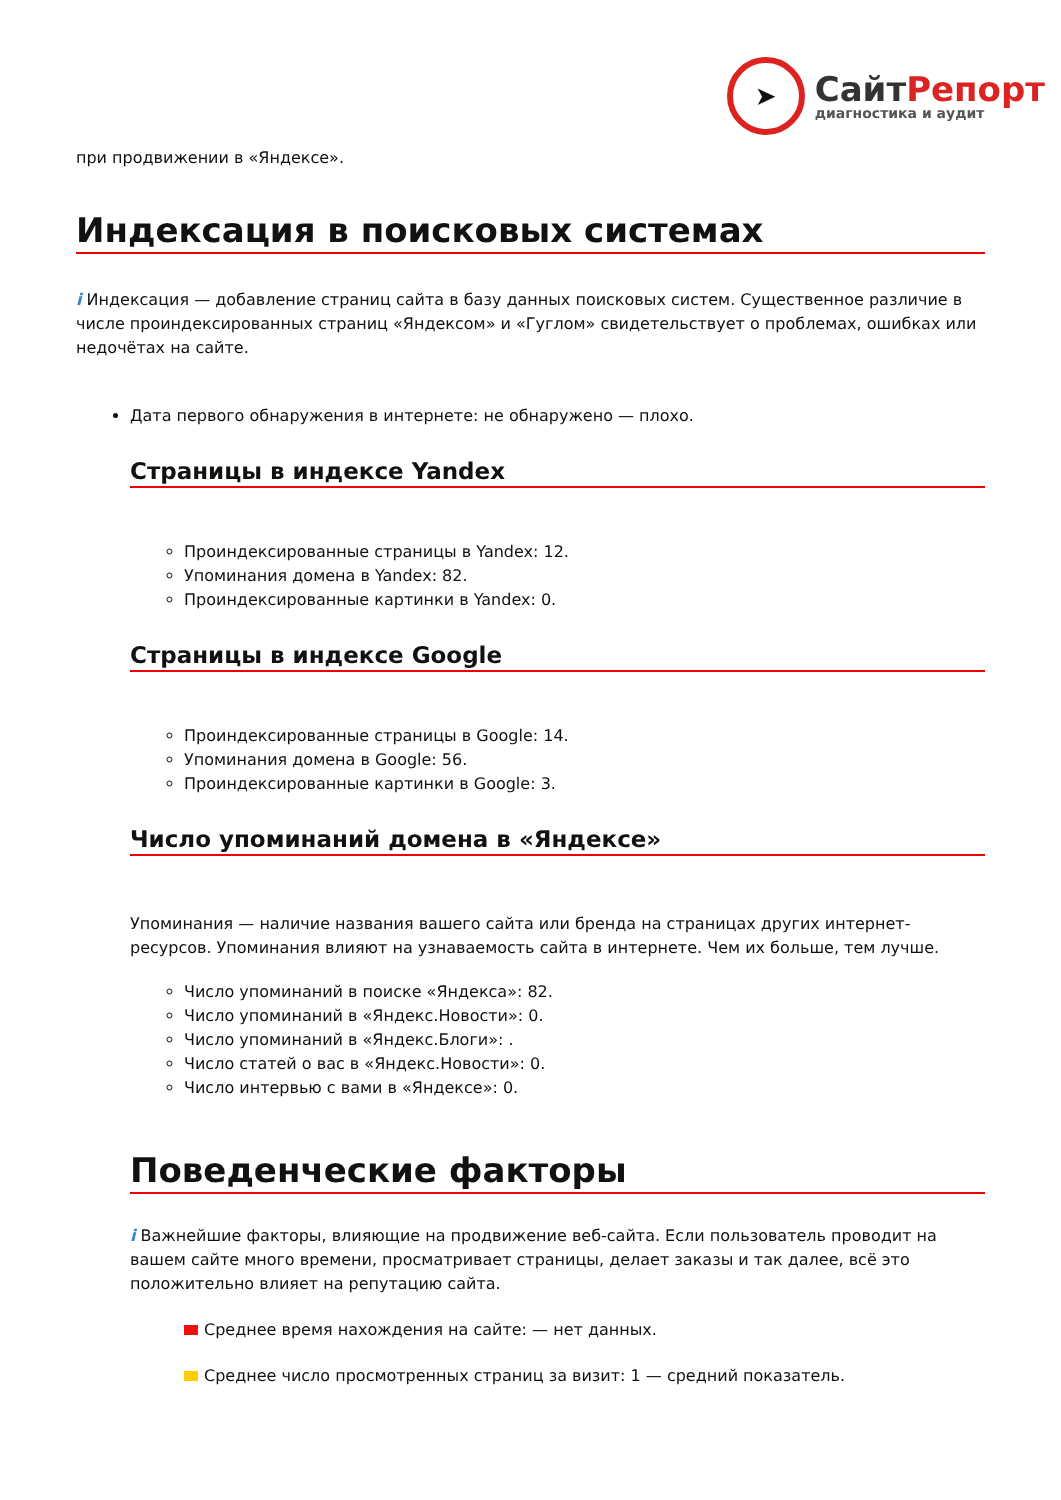➤
СайтРепорт
диагностика и аудит
при продвижении в «Яндексе».
Индексация в поисковых системах
i Индексация — добавление страниц сайта в базу данных поисковых систем. Существенное различие в числе проиндексированных страниц «Яндексом» и «Гуглом» свидетельствует о проблемах, ошибках или недочётах на сайте.
Дата первого обнаружения в интернете: не обнаружено — плохо.
Страницы в индексе Yandex
Проиндексированные страницы в Yandex: 12.
Упоминания домена в Yandex: 82.
Проиндексированные картинки в Yandex: 0.
Страницы в индексе Google
Проиндексированные страницы в Google: 14.
Упоминания домена в Google: 56.
Проиндексированные картинки в Google: 3.
Число упоминаний домена в «Яндексе»
Упоминания — наличие названия вашего сайта или бренда на страницах других интернет-ресурсов. Упоминания влияют на узнаваемость сайта в интернете. Чем их больше, тем лучше.
Число упоминаний в поиске «Яндекса»: 82.
Число упоминаний в «Яндекс.Новости»: 0.
Число упоминаний в «Яндекс.Блоги»: .
Число статей о вас в «Яндекс.Новости»: 0.
Число интервью с вами в «Яндексе»: 0.
Поведенческие факторы
i Важнейшие факторы, влияющие на продвижение веб-сайта. Если пользователь проводит на вашем сайте много времени, просматривает страницы, делает заказы и так далее, всё это положительно влияет на репутацию сайта.
Среднее время нахождения на сайте: — нет данных.
Среднее число просмотренных страниц за визит: 1 — средний показатель.